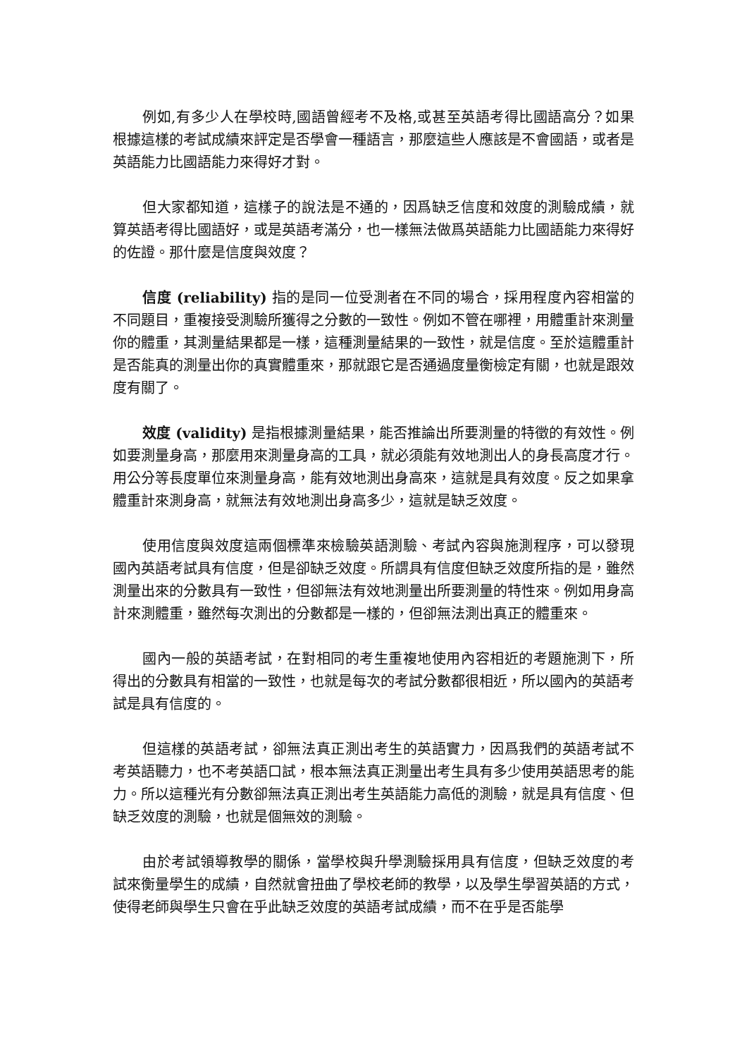例如,有多少人在學校時,國語曾經考不及格,或甚至英語考得比國語高分？如果根據這樣的考試成績來評定是否學會一種語言，那麼這些人應該是不會國語，或者是英語能力比國語能力來得好才對。
但大家都知道，這樣子的說法是不通的，因爲缺乏信度和效度的測驗成績，就算英語考得比國語好，或是英語考滿分，也一樣無法做爲英語能力比國語能力來得好的佐證。那什麼是信度與效度？
信度 (reliability) 指的是同一位受測者在不同的場合，採用程度內容相當的不同題目，重複接受測驗所獲得之分數的一致性。例如不管在哪裡，用體重計來測量你的體重，其測量結果都是一樣，這種測量結果的一致性，就是信度。至於這體重計是否能真的測量出你的真實體重來，那就跟它是否通過度量衡檢定有關，也就是跟效度有關了。
效度 (validity) 是指根據測量結果，能否推論出所要測量的特徵的有效性。例如要測量身高，那麼用來測量身高的工具，就必須能有效地測出人的身長高度才行。用公分等長度單位來測量身高，能有效地測出身高來，這就是具有效度。反之如果拿體重計來測身高，就無法有效地測出身高多少，這就是缺乏效度。
使用信度與效度這兩個標準來檢驗英語測驗、考試內容與施測程序，可以發現國內英語考試具有信度，但是卻缺乏效度。所謂具有信度但缺乏效度所指的是，雖然測量出來的分數具有一致性，但卻無法有效地測量出所要測量的特性來。例如用身高計來測體重，雖然每次測出的分數都是一樣的，但卻無法測出真正的體重來。
國內一般的英語考試，在對相同的考生重複地使用內容相近的考題施測下，所得出的分數具有相當的一致性，也就是每次的考試分數都很相近，所以國內的英語考試是具有信度的。
但這樣的英語考試，卻無法真正測出考生的英語實力，因爲我們的英語考試不考英語聽力，也不考英語口試，根本無法真正測量出考生具有多少使用英語思考的能力。所以這種光有分數卻無法真正測出考生英語能力高低的測驗，就是具有信度、但缺乏效度的測驗，也就是個無效的測驗。
由於考試領導教學的關係，當學校與升學測驗採用具有信度，但缺乏效度的考試來衡量學生的成績，自然就會扭曲了學校老師的教學，以及學生學習英語的方式，使得老師與學生只會在乎此缺乏效度的英語考試成績，而不在乎是否能學